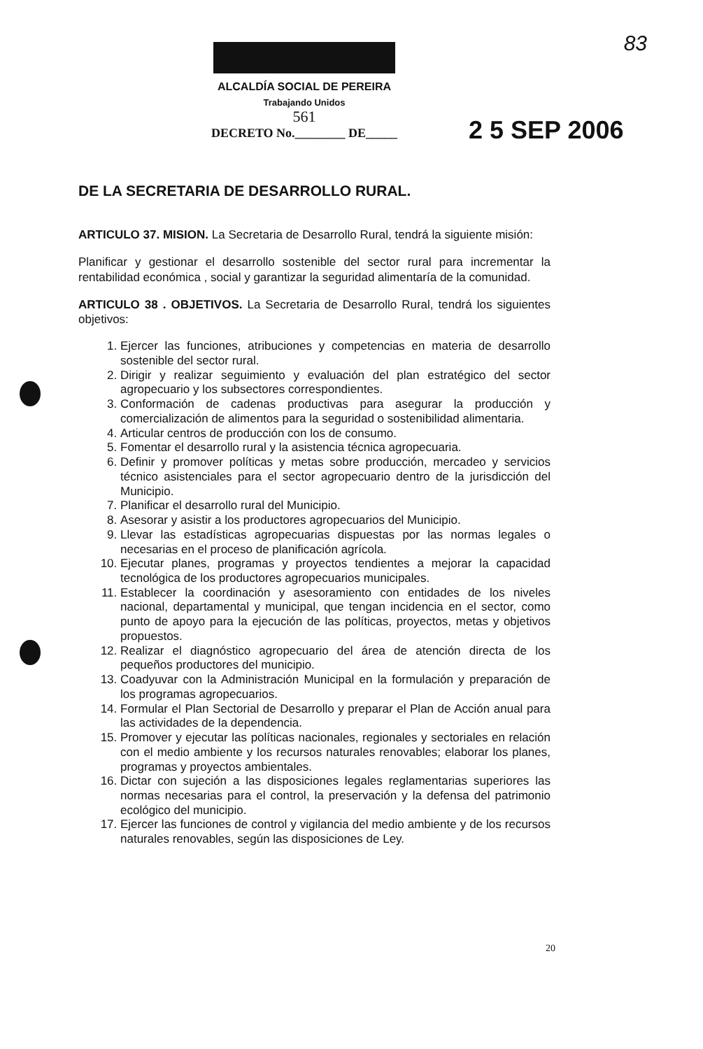83
ALCALDÍA SOCIAL DE PEREIRA
Trabajando Unidos
561
DECRETO No.________ DE_____
2 5 SEP 2006
DE LA SECRETARIA DE DESARROLLO RURAL.
ARTICULO 37. MISION. La Secretaria de Desarrollo Rural, tendrá la siguiente misión:
Planificar y gestionar el desarrollo sostenible del sector rural para incrementar la rentabilidad económica , social y garantizar la seguridad alimentaría de la comunidad.
ARTICULO 38 . OBJETIVOS. La Secretaria de Desarrollo Rural, tendrá los siguientes objetivos:
1. Ejercer las funciones, atribuciones y competencias en materia de desarrollo sostenible del sector rural.
2. Dirigir y realizar seguimiento y evaluación del plan estratégico del sector agropecuario y los subsectores correspondientes.
3. Conformación de cadenas productivas para asegurar la producción y comercialización de alimentos para la seguridad o sostenibilidad alimentaria.
4. Articular centros de producción con los de consumo.
5. Fomentar el desarrollo rural y la asistencia técnica agropecuaria.
6. Definir y promover políticas y metas sobre producción, mercadeo y servicios técnico asistenciales para el sector agropecuario dentro de la jurisdicción del Municipio.
7. Planificar el desarrollo rural del Municipio.
8. Asesorar y asistir a los productores agropecuarios del Municipio.
9. Llevar las estadísticas agropecuarias dispuestas por las normas legales o necesarias en el proceso de planificación agrícola.
10. Ejecutar planes, programas y proyectos tendientes a mejorar la capacidad tecnológica de los productores agropecuarios municipales.
11. Establecer la coordinación y asesoramiento con entidades de los niveles nacional, departamental y municipal, que tengan incidencia en el sector, como punto de apoyo para la ejecución de las políticas, proyectos, metas y objetivos propuestos.
12. Realizar el diagnóstico agropecuario del área de atención directa de los pequeños productores del municipio.
13. Coadyuvar con la Administración Municipal en la formulación y preparación de los programas agropecuarios.
14. Formular el Plan Sectorial de Desarrollo y preparar el Plan de Acción anual para las actividades de la dependencia.
15. Promover y ejecutar las políticas nacionales, regionales y sectoriales en relación con el medio ambiente y los recursos naturales renovables; elaborar los planes, programas y proyectos ambientales.
16. Dictar con sujeción a las disposiciones legales reglamentarias superiores las normas necesarias para el control, la preservación y la defensa del patrimonio ecológico del municipio.
17. Ejercer las funciones de control y vigilancia del medio ambiente y de los recursos naturales renovables, según las disposiciones de Ley.
20